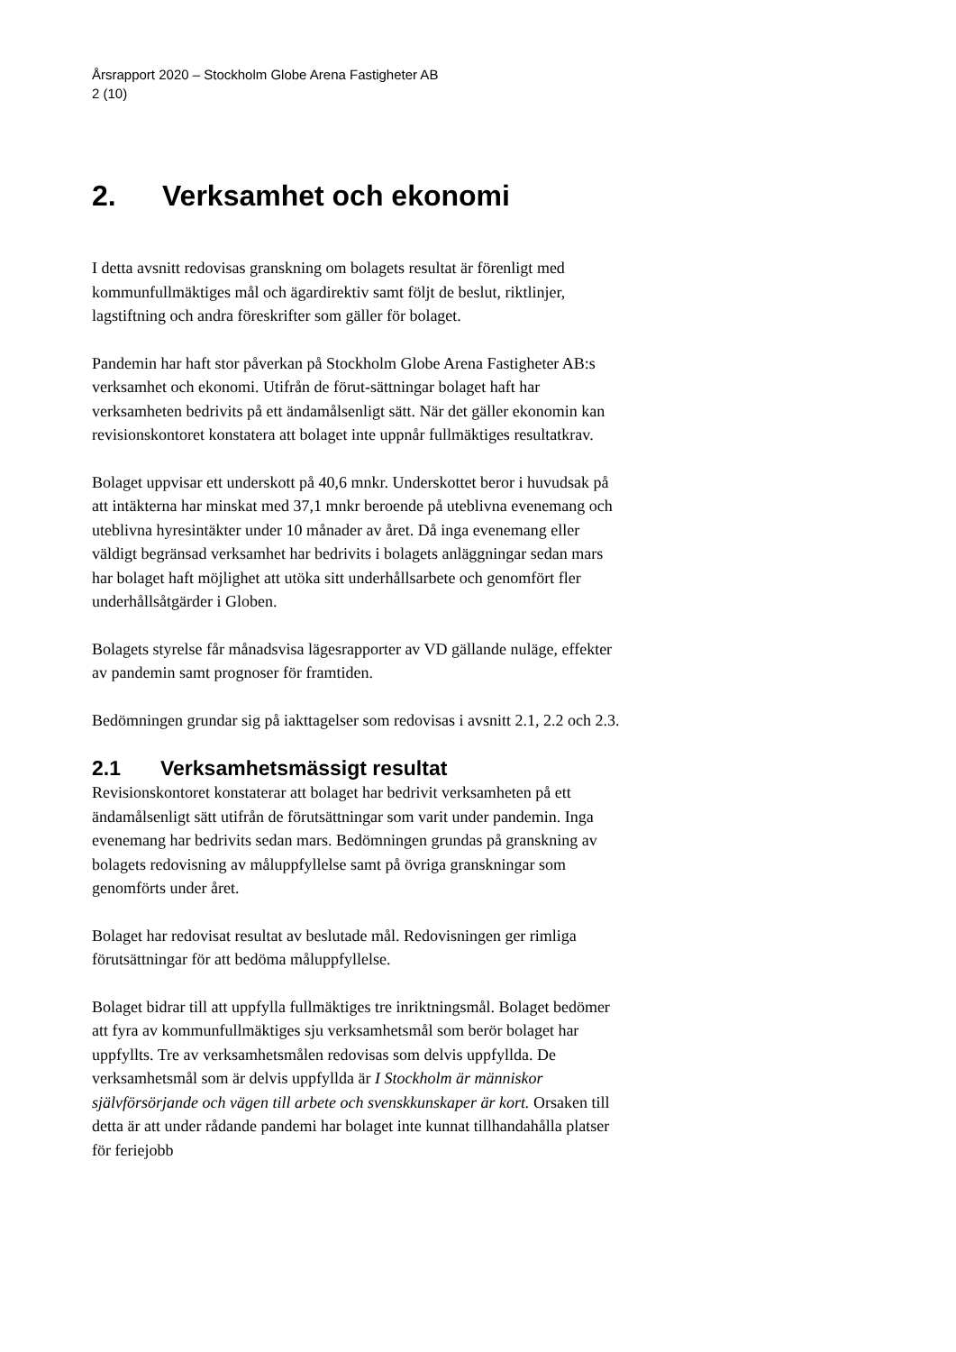Årsrapport 2020 – Stockholm Globe Arena Fastigheter AB
2 (10)
2. Verksamhet och ekonomi
I detta avsnitt redovisas granskning om bolagets resultat är förenligt med kommunfullmäktiges mål och ägardirektiv samt följt de beslut, riktlinjer, lagstiftning och andra föreskrifter som gäller för bolaget.
Pandemin har haft stor påverkan på Stockholm Globe Arena Fastigheter AB:s verksamhet och ekonomi. Utifrån de förut-sättningar bolaget haft har verksamheten bedrivits på ett ändamålsenligt sätt. När det gäller ekonomin kan revisionskontoret konstatera att bolaget inte uppnår fullmäktiges resultatkrav.
Bolaget uppvisar ett underskott på 40,6 mnkr. Underskottet beror i huvudsak på att intäkterna har minskat med 37,1 mnkr beroende på uteblivna evenemang och uteblivna hyresintäkter under 10 månader av året. Då inga evenemang eller väldigt begränsad verksamhet har bedrivits i bolagets anläggningar sedan mars har bolaget haft möjlighet att utöka sitt underhållsarbete och genomfört fler underhållsåtgärder i Globen.
Bolagets styrelse får månadsvisa lägesrapporter av VD gällande nuläge, effekter av pandemin samt prognoser för framtiden.
Bedömningen grundar sig på iakttagelser som redovisas i avsnitt 2.1, 2.2 och 2.3.
2.1 Verksamhetsmässigt resultat
Revisionskontoret konstaterar att bolaget har bedrivit verksamheten på ett ändamålsenligt sätt utifrån de förutsättningar som varit under pandemin. Inga evenemang har bedrivits sedan mars. Bedömningen grundas på granskning av bolagets redovisning av måluppfyllelse samt på övriga granskningar som genomförts under året.
Bolaget har redovisat resultat av beslutade mål. Redovisningen ger rimliga förutsättningar för att bedöma måluppfyllelse.
Bolaget bidrar till att uppfylla fullmäktiges tre inriktningsmål. Bolaget bedömer att fyra av kommunfullmäktiges sju verksamhetsmål som berör bolaget har uppfyllts. Tre av verksamhetsmålen redovisas som delvis uppfyllda. De verksamhetsmål som är delvis uppfyllda är I Stockholm är människor självförsörjande och vägen till arbete och svenskkunskaper är kort. Orsaken till detta är att under rådande pandemi har bolaget inte kunnat tillhandahålla platser för feriejobb